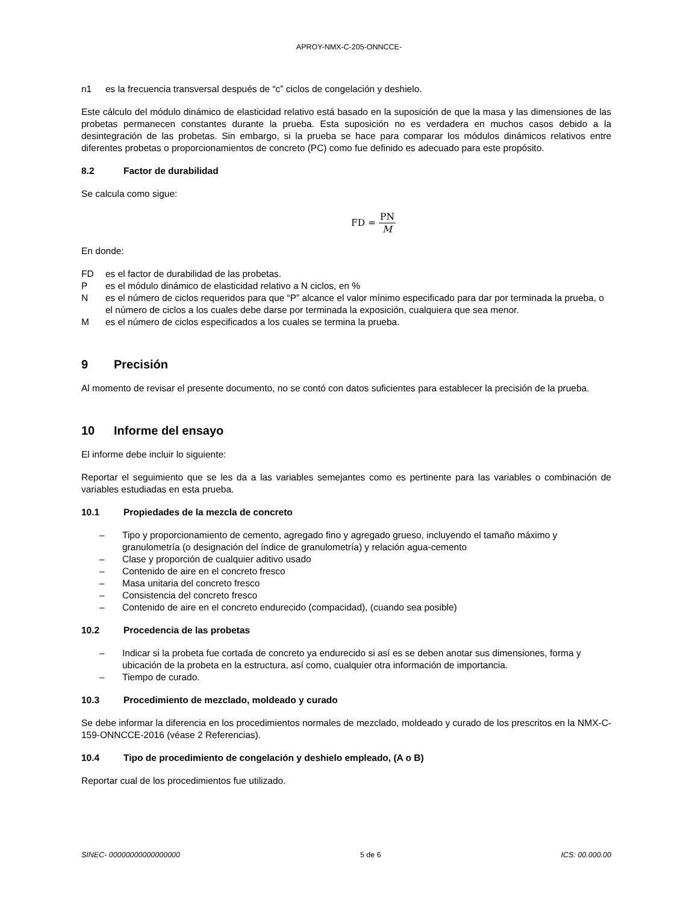APROY-NMX-C-205-ONNCCE-
n1 es la frecuencia transversal después de “c” ciclos de congelación y deshielo.
Este cálculo del módulo dinámico de elasticidad relativo está basado en la suposición de que la masa y las dimensiones de las probetas permanecen constantes durante la prueba. Esta suposición no es verdadera en muchos casos debido a la desintegración de las probetas. Sin embargo, si la prueba se hace para comparar los módulos dinámicos relativos entre diferentes probetas o proporcionamientos de concreto (PC) como fue definido es adecuado para este propósito.
8.2 Factor de durabilidad
Se calcula como sigue:
FD = PN M
En donde:
FD es el factor de durabilidad de las probetas.
Pes el módulo dinámico de elasticidad relativo a N ciclos, en %
Nes el número de ciclos requeridos para que “P” alcance el valor mínimo especificado para dar por terminada la prueba, o el número de ciclos a los cuales debe darse por terminada la exposición, cualquiera que sea menor.
Mes el número de ciclos especificados a los cuales se termina la prueba.
9 Precisión
Al momento de revisar el presente documento, no se contó con datos suficientes para establecer la precisión de la prueba.
10 Informe del ensayo
El informe debe incluir lo siguiente:
Reportar el seguimiento que se les da a las variables semejantes como es pertinente para las variables o combinación de variables estudiadas en esta prueba.
10.1 Propiedades de la mezcla de concreto
– Tipo y proporcionamiento de cemento, agregado fino y agregado grueso, incluyendo el tamaño máximo y granulometría (o designación del índice de granulometría) y relación agua-cemento
– Clase y proporción de cualquier aditivo usado
– Contenido de aire en el concreto fresco
– Masa unitaria del concreto fresco
– Consistencia del concreto fresco
– Contenido de aire en el concreto endurecido (compacidad), (cuando sea posible)
10.2 Procedencia de las probetas
– Indicar si la probeta fue cortada de concreto ya endurecido si así es se deben anotar sus dimensiones, forma y ubicación de la probeta en la estructura, así como, cualquier otra información de importancia.
– Tiempo de curado.
10.3 Procedimiento de mezclado, moldeado y curado
Se debe informar la diferencia en los procedimientos normales de mezclado, moldeado y curado de los prescritos en la NMX-C-159-ONNCCE-2016 (véase 2 Referencias).
10.4 Tipo de procedimiento de congelación y deshielo empleado, (A o B)
Reportar cual de los procedimientos fue utilizado.
SINEC- 00000000000000000 5 de 6 ICS: 00.000.00